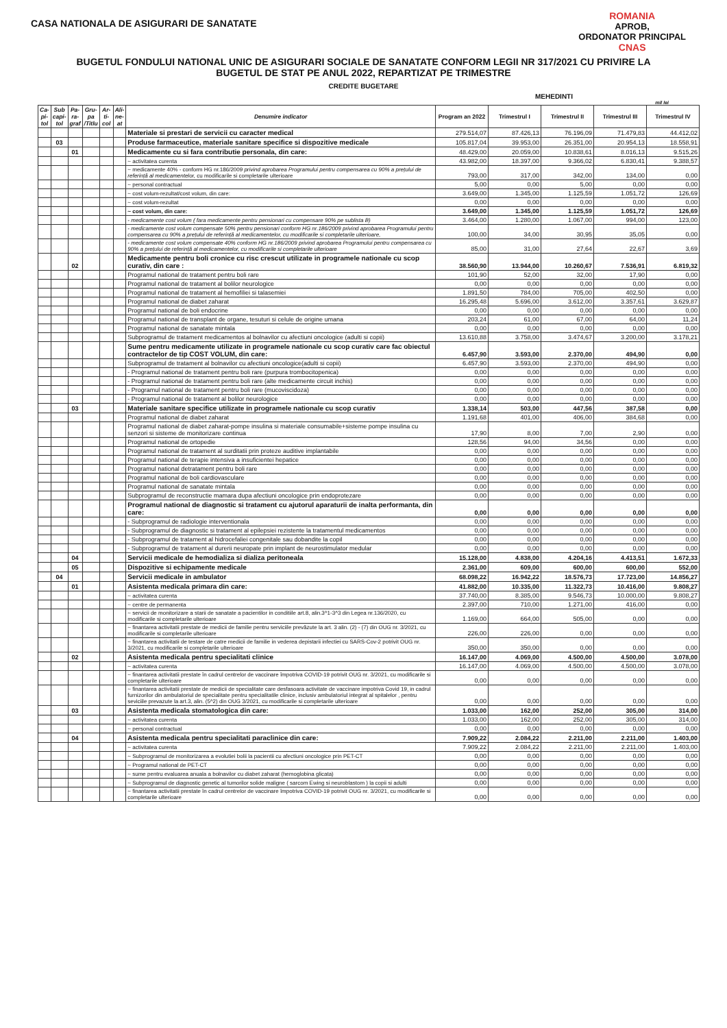ROMANIA
APROB,
ORDONATOR PRINCIPAL
CNAS
CASA NATIONALA DE ASIGURARI DE SANATATE
BUGETUL FONDULUI NATIONAL UNIC DE ASIGURARI SOCIALE DE SANATATE CONFORM LEGII NR 317/2021 CU PRIVIRE LA
BUGETUL DE STAT PE ANUL 2022, REPARTIZAT PE TRIMESTRE
CREDITE BUGETARE
MEHEDINTI
mil lei
| Ca- pi- tol | Sub capi- tol | Pa- ra- graf | Gru- pa /Titlu | Ar-ti- col | Ali- ne- at | Denumire indicator | Program an 2022 | Trimestrul I | Trimestrul II | Trimestrul III | Trimestrul IV |
| --- | --- | --- | --- | --- | --- | --- | --- | --- | --- | --- | --- |
| | | | | | | Materiale si prestari de servicii cu caracter medical | 279.514,07 | 87.426,13 | 76.196,09 | 71.479,83 | 44.412,02 |
| | 03 | | | | | Produse farmaceutice, materiale sanitare specifice si dispozitive medicale | 105.817,04 | 39.953,00 | 26.351,00 | 20.954,13 | 18.558,91 |
| | | 01 | | | | Medicamente cu si fara contributie personala, din care: | 48.429,00 | 20.059,00 | 10.838,61 | 8.016,13 | 9.515,26 |
| | | | | | | ~ activitatea curenta | 43.982,00 | 18.397,00 | 9.366,02 | 6.830,41 | 9.388,57 |
| | | | | | | ~ medicamente 40% - conform HG nr.186/2009 privind aprobarea Programului pentru compensarea cu 90% a prețului de referință al medicamentelor, cu modificarile si completarile ulterioare | 793,00 | 317,00 | 342,00 | 134,00 | 0,00 |
| | | | | | | ~ personal contractual | 5,00 | 0,00 | 5,00 | 0,00 | 0,00 |
| | | | | | | ~ cost volum-rezultat/cost volum, din care: | 3.649,00 | 1.345,00 | 1.125,59 | 1.051,72 | 126,69 |
| | | | | | | ~ cost volum-rezultat | 0,00 | 0,00 | 0,00 | 0,00 | 0,00 |
| | | | | | | ~ cost volum, din care: | 3.649,00 | 1.345,00 | 1.125,59 | 1.051,72 | 126,69 |
| | | | | | | - medicamente cost volum ( fara medicamente pentru pensionari cu compensare 90% pe sublista B) | 3.464,00 | 1.280,00 | 1.067,00 | 994,00 | 123,00 |
| | | | | | | - medicamente cost volum compensate 50% pentru pensionari conform HG nr.186/2009 privind aprobarea Programului pentru compensarea cu 90% a prețului de referință al medicamentelor, cu modificarile si completarile ulterioare, | 100,00 | 34,00 | 30,95 | 35,05 | 0,00 |
| | | | | | | - medicamente cost volum compensate 40% conform HG nr.186/2009 privind aprobarea Programului pentru compensarea cu 90% a prețului de referință al medicamentelor, cu modificarile si completarile ulterioare | 85,00 | 31,00 | 27,64 | 22,67 | 3,69 |
| | | 02 | | | | Medicamente pentru boli cronice cu risc crescut utilizate in programele nationale cu scop curativ, din care : | 38.560,90 | 13.944,00 | 10.260,67 | 7.536,91 | 6.819,32 |
| | | | | | | Programul national de tratament pentru boli rare | 101,90 | 52,00 | 32,00 | 17,90 | 0,00 |
| | | | | | | Programul national de tratament al bolilor neurologice | 0,00 | 0,00 | 0,00 | 0,00 | 0,00 |
| | | | | | | Programul national de tratament al hemofiliei si talasemiei | 1.891,50 | 784,00 | 705,00 | 402,50 | 0,00 |
| | | | | | | Programul national de diabet zaharat | 16.295,48 | 5.696,00 | 3.612,00 | 3.357,61 | 3.629,87 |
| | | | | | | Programul national de boli endocrine | 0,00 | 0,00 | 0,00 | 0,00 | 0,00 |
| | | | | | | Programul national de transplant de organe, tesuturi si celule de origine umana | 203,24 | 61,00 | 67,00 | 64,00 | 11,24 |
| | | | | | | Programul national de sanatate mintala | 0,00 | 0,00 | 0,00 | 0,00 | 0,00 |
| | | | | | | Subprogramul de tratament medicamentos al bolnavilor cu afectiuni oncologice (adulti si copii) | 13.610,88 | 3.758,00 | 3.474,67 | 3.200,00 | 3.178,21 |
| | | | | | | Sume pentru medicamente utilizate in programele nationale cu scop curativ care fac obiectul contractelor de tip COST VOLUM, din care: | 6.457,90 | 3.593,00 | 2.370,00 | 494,90 | 0,00 |
| | | | | | | Subprogramul de tratament al bolnavilor cu afectiuni oncologice(adulti si copii) | 6.457,90 | 3.593,00 | 2.370,00 | 494,90 | 0,00 |
| | | | | | | - Programul national de tratament pentru boli rare (purpura trombocitopenica) | 0,00 | 0,00 | 0,00 | 0,00 | 0,00 |
| | | | | | | - Programul national de tratament pentru boli rare (alte medicamente circuit inchis) | 0,00 | 0,00 | 0,00 | 0,00 | 0,00 |
| | | | | | | - Programul national de tratament pentru boli rare (mucoviscidoza) | 0,00 | 0,00 | 0,00 | 0,00 | 0,00 |
| | | | | | | - Programul national de tratament al bolilor neurologice | 0,00 | 0,00 | 0,00 | 0,00 | 0,00 |
| | | 03 | | | | Materiale sanitare specifice utilizate in programele nationale cu scop curativ | 1.338,14 | 503,00 | 447,56 | 387,58 | 0,00 |
| | | | | | | Programul national de diabet zaharat | 1.191,68 | 401,00 | 406,00 | 384,68 | 0,00 |
| | | | | | | Programul national de diabet zaharat-pompe insulina si materiale consumabile+sisteme pompe insulina cu senzori si sisteme de monitorizare continua | 17,90 | 8,00 | 7,00 | 2,90 | 0,00 |
| | | | | | | Programul national de ortopedie | 128,56 | 94,00 | 34,56 | 0,00 | 0,00 |
| | | | | | | Programul national de tratament al surditatii prin proteze auditive implantabile | 0,00 | 0,00 | 0,00 | 0,00 | 0,00 |
| | | | | | | Programul national de terapie intensiva a insuficientei hepatice | 0,00 | 0,00 | 0,00 | 0,00 | 0,00 |
| | | | | | | Programul national detratament pentru boli rare | 0,00 | 0,00 | 0,00 | 0,00 | 0,00 |
| | | | | | | Programul national de boli cardiovasculare | 0,00 | 0,00 | 0,00 | 0,00 | 0,00 |
| | | | | | | Programul national de sanatate mintala | 0,00 | 0,00 | 0,00 | 0,00 | 0,00 |
| | | | | | | Subprogramul de reconstructie mamara dupa afectiuni oncologice prin endoprotezare | 0,00 | 0,00 | 0,00 | 0,00 | 0,00 |
| | | | | | | Programul national de diagnostic si tratament cu ajutorul aparaturii de inalta performanta, din care: | 0,00 | 0,00 | 0,00 | 0,00 | 0,00 |
| | | | | | | - Subprogramul de radiologie interventionala | 0,00 | 0,00 | 0,00 | 0,00 | 0,00 |
| | | | | | | - Subprogramul de diagnostic si tratament al epilepsiei rezistente la tratamentul medicamentos | 0,00 | 0,00 | 0,00 | 0,00 | 0,00 |
| | | | | | | - Subprogramul de tratament al hidrocefaliei congenitale sau dobandite la copil | 0,00 | 0,00 | 0,00 | 0,00 | 0,00 |
| | | | | | | - Subprogramul de tratament al durerii neuropate prin implant de neurostimulator medular | 0,00 | 0,00 | 0,00 | 0,00 | 0,00 |
| | | 04 | | | | Servicii medicale de hemodializa si dializa peritoneala | 15.128,00 | 4.838,00 | 4.204,16 | 4.413,51 | 1.672,33 |
| | | 05 | | | | Dispozitive si echipamente medicale | 2.361,00 | 609,00 | 600,00 | 600,00 | 552,00 |
| | 04 | | | | | Servicii medicale in ambulator | 68.098,22 | 16.942,22 | 18.576,73 | 17.723,00 | 14.856,27 |
| | | 01 | | | | Asistenta medicala primara din care: | 41.882,00 | 10.335,00 | 11.322,73 | 10.416,00 | 9.808,27 |
| | | | | | | ~ activitatea curenta | 37.740,00 | 8.385,00 | 9.546,73 | 10.000,00 | 9.808,27 |
| | | | | | | ~ centre de permanenta | 2.397,00 | 710,00 | 1.271,00 | 416,00 | 0,00 |
| | | | | | | ~ servicii de monitorizare a starii de sanatate a pacientilor in conditiile art.8, alin.3^1-3^3 din Legea nr.136/2020, cu modificarile si completarile ulterioare | 1.169,00 | 664,00 | 505,00 | 0,00 | 0,00 |
| | | | | | | ~ finantarea activitatii prestate de medicii de familie pentru serviciile prevăzute la art. 3 alin. (2) - (7) din OUG nr. 3/2021, cu modificarile si completarile ulterioare | 226,00 | 226,00 | 0,00 | 0,00 | 0,00 |
| | | | | | | ~ finantarea activitatii de testare de catre medicii de familie in vederea depistarii infectiei cu SARS-Cov-2 potrivit OUG nr. 3/2021, cu modificarile si completarile ulterioare | 350,00 | 350,00 | 0,00 | 0,00 | 0,00 |
| | | 02 | | | | Asistenta medicala pentru specialitati clinice | 16.147,00 | 4.069,00 | 4.500,00 | 4.500,00 | 3.078,00 |
| | | | | | | ~ activitatea curenta | 16.147,00 | 4.069,00 | 4.500,00 | 4.500,00 | 3.078,00 |
| | | | | | | ~ finantarea activitatii prestate în cadrul centrelor de vaccinare împotriva COVID-19 potrivit OUG nr. 3/2021, cu modificarile si completarile ulterioare | 0,00 | 0,00 | 0,00 | 0,00 | 0,00 |
| | | | | | | ~ finantarea activitatii prestate de medicii de specialitate care desfasoara activitate de vaccinare impotriva Covid 19, in cadrul furnizorilor din ambulatoriul de specialitate pentru specialitatile clinice, inclusiv ambulatoriul integrat al spitalelor , pentru seviciile prevazute la art.3, alin. (5^2) din OUG 3/2021, cu modificarile si completarile ulterioare | 0,00 | 0,00 | 0,00 | 0,00 | 0,00 |
| | | 03 | | | | Asistenta medicala stomatologica din care: | 1.033,00 | 162,00 | 252,00 | 305,00 | 314,00 |
| | | | | | | ~ activitatea curenta | 1.033,00 | 162,00 | 252,00 | 305,00 | 314,00 |
| | | | | | | ~ personal contractual | 0,00 | 0,00 | 0,00 | 0,00 | 0,00 |
| | | 04 | | | | Asistenta medicala pentru specialitati paraclinice din care: | 7.909,22 | 2.084,22 | 2.211,00 | 2.211,00 | 1.403,00 |
| | | | | | | ~ activitatea curenta | 7.909,22 | 2.084,22 | 2.211,00 | 2.211,00 | 1.403,00 |
| | | | | | | ~ Subprogramul de monitorizarea a evolutiei bolii la pacientii cu afectiuni oncologice prin PET-CT | 0,00 | 0,00 | 0,00 | 0,00 | 0,00 |
| | | | | | | ~ Programul national de PET-CT | 0,00 | 0,00 | 0,00 | 0,00 | 0,00 |
| | | | | | | ~ sume pentru evaluarea anuala a bolnavilor cu diabet zaharat (hemoglobina glicata) | 0,00 | 0,00 | 0,00 | 0,00 | 0,00 |
| | | | | | | ~ Subprogramul de diagnostic genetic al tumorilor solide maligne ( sarcom Ewing si neuroblastom ) la copii si adulti | 0,00 | 0,00 | 0,00 | 0,00 | 0,00 |
| | | | | | | ~ finantarea activitatii prestate în cadrul centrelor de vaccinare împotriva COVID-19 potrivit OUG nr. 3/2021, cu modificarile si completarile ulterioare | 0,00 | 0,00 | 0,00 | 0,00 | 0,00 |